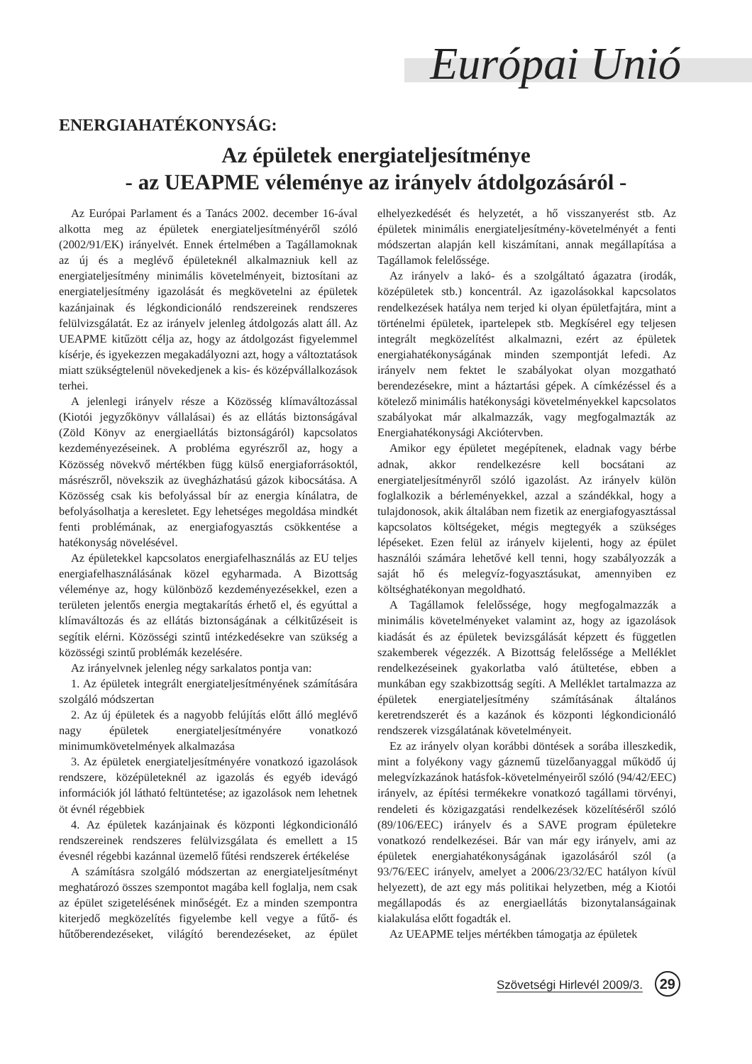Európai Unió
ENERGIAHATÉKONYSÁG:
Az épületek energiateljesítménye
- az UEAPME véleménye az irányelv átdolgozásáról -
Az Európai Parlament és a Tanács 2002. december 16-ával alkotta meg az épületek energiateljesítményéről szóló (2002/91/EK) irányelvét. Ennek értelmében a Tagállamoknak az új és a meglévő épületeknél alkalmazniuk kell az energiateljesítmény minimális követelményeit, biztosítani az energiateljesítmény igazolását és megkövetelni az épületek kazánjainak és légkondicionáló rendszereinek rendszeres felülvizsgálatát. Ez az irányelv jelenleg átdolgozás alatt áll. Az UEAPME kitűzött célja az, hogy az átdolgozást figyelemmel kísérje, és igyekezzen megakadályozni azt, hogy a változtatások miatt szükségtelenül növekedjenek a kis- és középvállalkozások terhei.
A jelenlegi irányelv része a Közösség klímaváltozással (Kiotói jegyzőkönyv vállalásai) és az ellátás biztonságával (Zöld Könyv az energiaellátás biztonságáról) kapcsolatos kezdeményezéseinek. A probléma egyrészről az, hogy a Közösség növekvő mértékben függ külső energiaforrásoktól, másrészről, növekszik az üvegházhatású gázok kibocsátása. A Közösség csak kis befolyással bír az energia kínálatra, de befolyásolhatja a keresletet. Egy lehetséges megoldása mindkét fenti problémának, az energiafogyasztás csökkentése a hatékonyság növelésével.
Az épületekkel kapcsolatos energiafelhasználás az EU teljes energiafelhasználásának közel egyharmada. A Bizottság véleménye az, hogy különböző kezdeményezésekkel, ezen a területen jelentős energia megtakarítás érhető el, és egyúttal a klímaváltozás és az ellátás biztonságának a célkitűzéseit is segítik elérni. Közösségi szintű intézkedésekre van szükség a közösségi szintű problémák kezelésére.
Az irányelvnek jelenleg négy sarkalatos pontja van:
1. Az épületek integrált energiateljesítményének számítására szolgáló módszertan
2. Az új épületek és a nagyobb felújítás előtt álló meglévő nagy épületek energiateljesítményére vonatkozó minimumkövetelmények alkalmazása
3. Az épületek energiateljesítményére vonatkozó igazolások rendszere, középületeknél az igazolás és egyéb idevágó információk jól látható feltüntetése; az igazolások nem lehetnek öt évnél régebbiek
4. Az épületek kazánjainak és központi légkondicionáló rendszereinek rendszeres felülvizsgálata és emellett a 15 évesnél régebbi kazánnal üzemelő fűtési rendszerek értékelése
A számításra szolgáló módszertan az energiateljesítményt meghatározó összes szempontot magába kell foglalja, nem csak az épület szigetelésének minőségét. Ez a minden szempontra kiterjedő megközelítés figyelembe kell vegye a fűtő- és hűtőberendezéseket, világító berendezéseket, az épület elhelyezkedését és helyzetét, a hő visszanyerést stb. Az épületek minimális energiateljesítmény-követelményét a fenti módszertan alapján kell kiszámítani, annak megállapítása a Tagállamok felelőssége.
Az irányelv a lakó- és a szolgáltató ágazatra (irodák, középületek stb.) koncentrál. Az igazolásokkal kapcsolatos rendelkezések hatálya nem terjed ki olyan épületfajtára, mint a történelmi épületek, ipartelepek stb. Megkísérel egy teljesen integrált megközelítést alkalmazni, ezért az épületek energiahatékonyságának minden szempontját lefedi. Az irányelv nem fektet le szabályokat olyan mozgatható berendezésekre, mint a háztartási gépek. A címkézéssel és a kötelező minimális hatékonysági követelményekkel kapcsolatos szabályokat már alkalmazzák, vagy megfogalmazták az Energiahatékonysági Akciótervben.
Amikor egy épületet megépítenek, eladnak vagy bérbe adnak, akkor rendelkezésre kell bocsátani az energiateljesítményről szóló igazolást. Az irányelv külön foglalkozik a bérleményekkel, azzal a szándékkal, hogy a tulajdonosok, akik általában nem fizetik az energiafogyasztással kapcsolatos költségeket, mégis megtegyék a szükséges lépéseket. Ezen felül az irányelv kijelenti, hogy az épület használói számára lehetővé kell tenni, hogy szabályozzák a saját hő és melegvíz-fogyasztásukat, amennyiben ez költséghatékonyan megoldható.
A Tagállamok felelőssége, hogy megfogalmazzák a minimális követelményeket valamint az, hogy az igazolások kiadását és az épületek bevizsgálását képzett és független szakemberek végezzék. A Bizottság felelőssége a Melléklet rendelkezéseinek gyakorlatba való átültetése, ebben a munkában egy szakbizottság segíti. A Melléklet tartalmazza az épületek energiateljesítmény számításának általános keretrendszerét és a kazánok és központi légkondicionáló rendszerek vizsgálatának követelményeit.
Ez az irányelv olyan korábbi döntések a sorába illeszkedik, mint a folyékony vagy gáznemű tüzelőanyaggal működő új melegvízkazánok hatásfok-követelményeiről szóló (94/42/EEC) irányelv, az építési termékekre vonatkozó tagállami törvényi, rendeleti és közigazgatási rendelkezések közelítéséről szóló (89/106/EEC) irányelv és a SAVE program épületekre vonatkozó rendelkezései. Bár van már egy irányelv, ami az épületek energiahatékonyságának igazolásáról szól (a 93/76/EEC irányelv, amelyet a 2006/23/32/EC hatályon kívül helyezett), de azt egy más politikai helyzetben, még a Kiotói megállapodás és az energiaellátás bizonytalanságainak kialakulása előtt fogadták el.
Az UEAPME teljes mértékben támogatja az épületek
Szövetségi Hirlevél 2009/3. 29